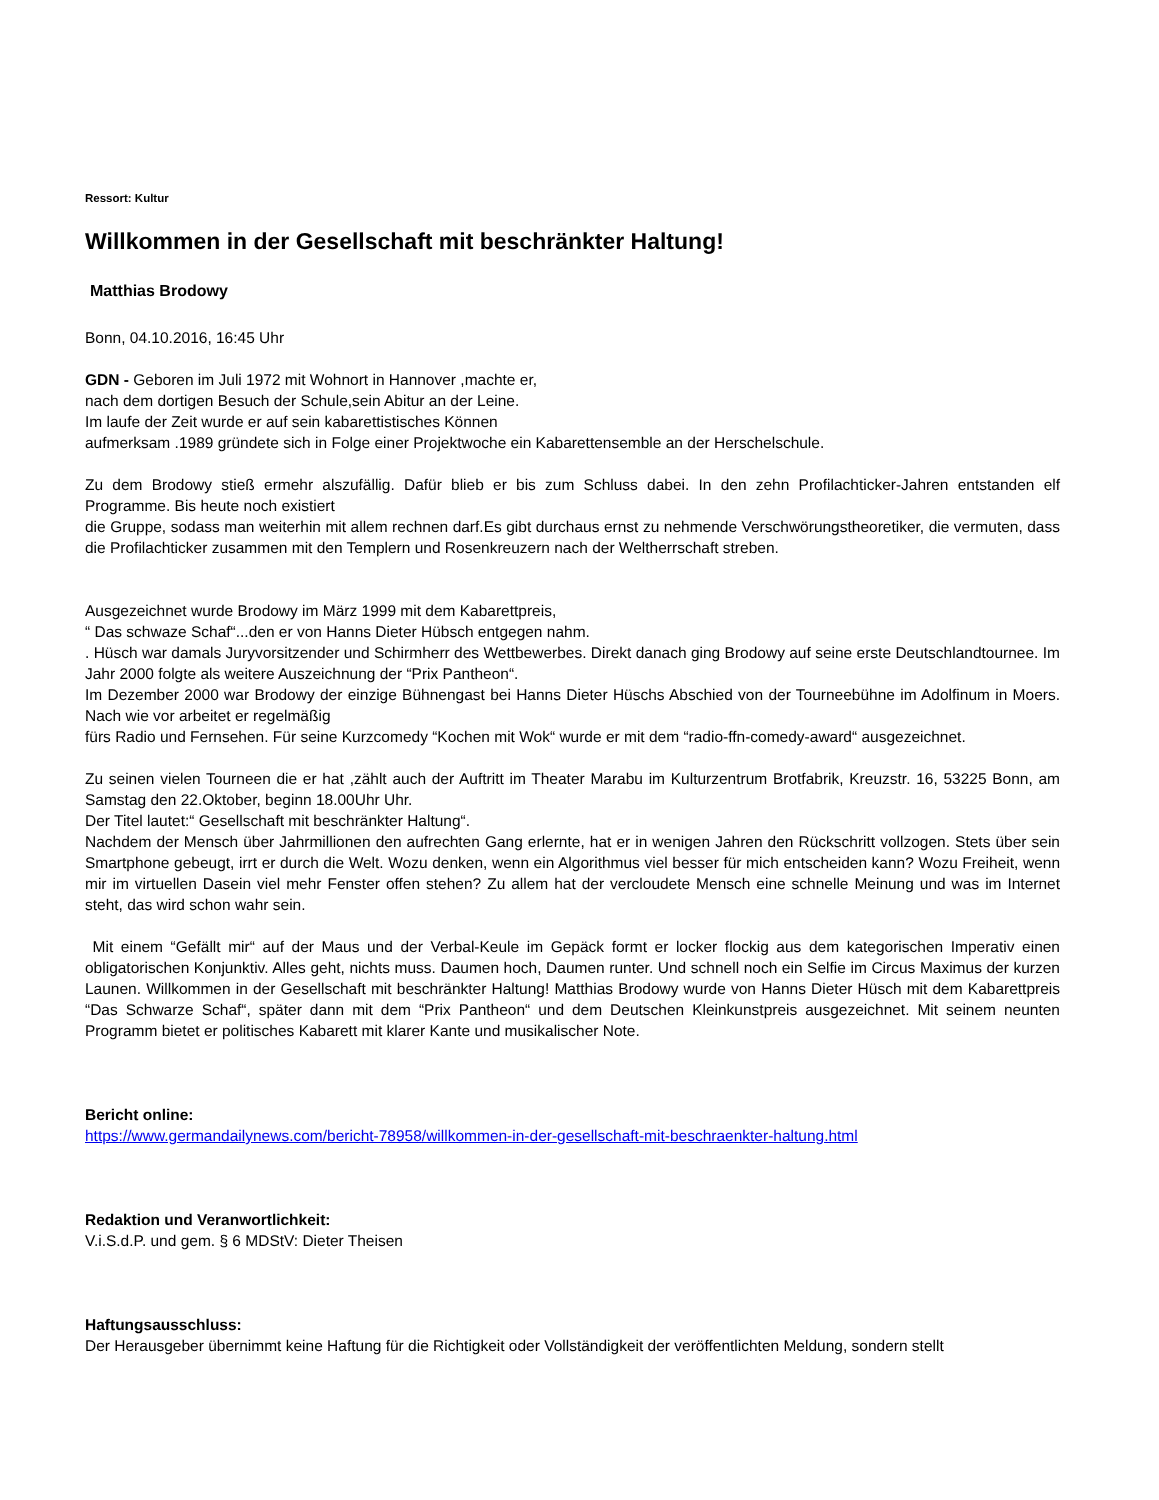Ressort: Kultur
Willkommen in der Gesellschaft mit beschränkter Haltung!
Matthias Brodowy
Bonn, 04.10.2016, 16:45 Uhr
GDN - Geboren im Juli 1972 mit Wohnort in Hannover ,machte er,
nach dem dortigen Besuch der Schule,sein Abitur an der Leine.
Im laufe der Zeit wurde er auf sein kabarettistisches Können
aufmerksam .1989 gründete sich in Folge einer Projektwoche ein Kabarettensemble an der Herschelschule.
Zu dem Brodowy stieß ermehr alszufällig. Dafür blieb er bis zum Schluss dabei. In den zehn Profilachticker-Jahren entstanden elf Programme. Bis heute noch existiert
die Gruppe, sodass man weiterhin mit allem rechnen darf.Es gibt durchaus ernst zu nehmende Verschwörungstheoretiker, die vermuten, dass die Profilachticker zusammen mit den Templern und Rosenkreuzern nach der Weltherrschaft streben.
Ausgezeichnet wurde Brodowy im März 1999 mit dem Kabarettpreis,
“ Das schwaze Schaf“...den er von Hanns Dieter Hübsch entgegen nahm.
. Hüsch war damals Juryvorsitzender und Schirmherr des Wettbewerbes. Direkt danach ging Brodowy auf seine erste Deutschlandtournee. Im Jahr 2000 folgte als weitere Auszeichnung der “Prix Pantheon“.
Im Dezember 2000 war Brodowy der einzige Bühnengast bei Hanns Dieter Hüschs Abschied von der Tourneebühne im Adolfinum in Moers. Nach wie vor arbeitet er regelmäßig
fürs Radio und Fernsehen. Für seine Kurzcomedy “Kochen mit Wok“ wurde er mit dem “radio-ffn-comedy-award“ ausgezeichnet.
Zu seinen vielen Tourneen die er hat ,zählt auch der Auftritt im Theater Marabu im Kulturzentrum Brotfabrik, Kreuzstr. 16, 53225 Bonn, am Samstag den 22.Oktober, beginn 18.00Uhr Uhr.
Der Titel lautet:“ Gesellschaft mit beschränkter Haltung“.
Nachdem der Mensch über Jahrmillionen den aufrechten Gang erlernte, hat er in wenigen Jahren den Rückschritt vollzogen. Stets über sein Smartphone gebeugt, irrt er durch die Welt. Wozu denken, wenn ein Algorithmus viel besser für mich entscheiden kann? Wozu Freiheit, wenn mir im virtuellen Dasein viel mehr Fenster offen stehen? Zu allem hat der vercloudete Mensch eine schnelle Meinung und was im Internet steht, das wird schon wahr sein.
Mit einem “Gefällt mir“ auf der Maus und der Verbal-Keule im Gepäck formt er locker flockig aus dem kategorischen Imperativ einen obligatorischen Konjunktiv. Alles geht, nichts muss. Daumen hoch, Daumen runter. Und schnell noch ein Selfie im Circus Maximus der kurzen Launen. Willkommen in der Gesellschaft mit beschränkter Haltung! Matthias Brodowy wurde von Hanns Dieter Hüsch mit dem Kabarettpreis “Das Schwarze Schaf“, später dann mit dem “Prix Pantheon“ und dem Deutschen Kleinkunstpreis ausgezeichnet. Mit seinem neunten Programm bietet er politisches Kabarett mit klarer Kante und musikalischer Note.
Bericht online:
https://www.germandailynews.com/bericht-78958/willkommen-in-der-gesellschaft-mit-beschraenkter-haltung.html
Redaktion und Veranwortlichkeit:
V.i.S.d.P. und gem. § 6 MDStV: Dieter Theisen
Haftungsausschluss:
Der Herausgeber übernimmt keine Haftung für die Richtigkeit oder Vollständigkeit der veröffentlichten Meldung, sondern stellt